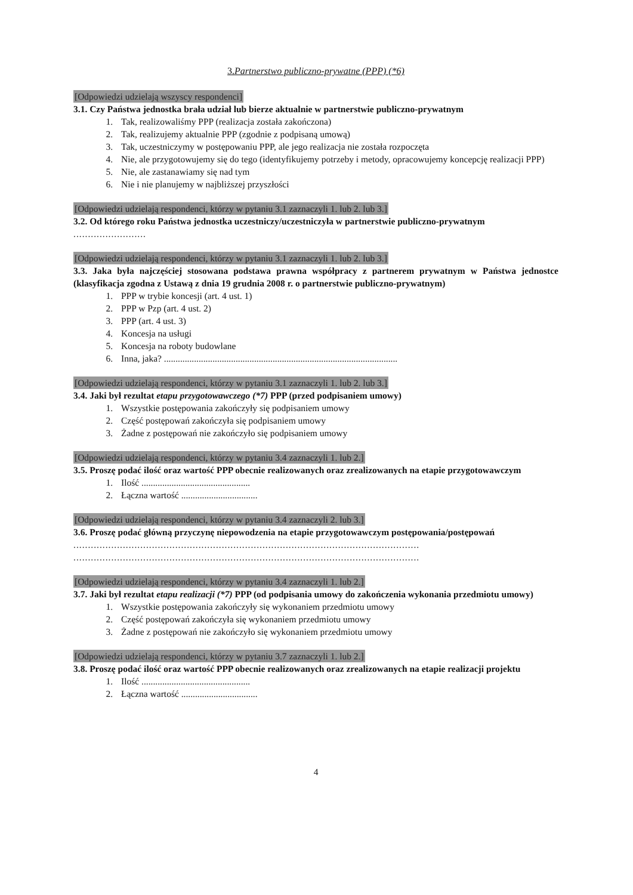3.Partnerstwo publiczno-prywatne (PPP) (*6)
[Odpowiedzi udzielają wszyscy respondenci]
3.1. Czy Państwa jednostka brała udział lub bierze aktualnie w partnerstwie publiczno-prywatnym
1. Tak, realizowaliśmy PPP (realizacja została zakończona)
2. Tak, realizujemy aktualnie PPP (zgodnie z podpisaną umową)
3. Tak, uczestniczymy w postępowaniu PPP, ale jego realizacja nie została rozpoczęta
4. Nie, ale przygotowujemy się do tego (identyfikujemy potrzeby i metody, opracowujemy koncepcję realizacji PPP)
5. Nie, ale zastanawiamy się nad tym
6. Nie i nie planujemy w najbliższej przyszłości
[Odpowiedzi udzielają respondenci, którzy w pytaniu 3.1 zaznaczyli 1. lub 2. lub 3.]
3.2. Od którego roku Państwa jednostka uczestniczy/uczestniczyła w partnerstwie publiczno-prywatnym
.........................
[Odpowiedzi udzielają respondenci, którzy w pytaniu 3.1 zaznaczyli 1. lub 2. lub 3.]
3.3. Jaka była najczęściej stosowana podstawa prawna współpracy z partnerem prywatnym w Państwa jednostce (klasyfikacja zgodna z Ustawą z dnia 19 grudnia 2008 r. o partnerstwie publiczno-prywatnym)
1. PPP w trybie koncesji (art. 4 ust. 1)
2. PPP w Pzp (art. 4 ust. 2)
3. PPP (art. 4 ust. 3)
4. Koncesja na usługi
5. Koncesja na roboty budowlane
6. Inna, jaka? .....................................................................................................
[Odpowiedzi udzielają respondenci, którzy w pytaniu 3.1 zaznaczyli 1. lub 2. lub 3.]
3.4. Jaki był rezultat etapu przygotowawczego (*7) PPP (przed podpisaniem umowy)
1. Wszystkie postępowania zakończyły się podpisaniem umowy
2. Część postępowań zakończyła się podpisaniem umowy
3. Żadne z postępowań nie zakończyło się podpisaniem umowy
[Odpowiedzi udzielają respondenci, którzy w pytaniu 3.4 zaznaczyli 1. lub 2.]
3.5. Proszę podać ilość oraz wartość PPP obecnie realizowanych oraz zrealizowanych na etapie przygotowawczym
1. Ilość ...............................................
2. Łączna wartość .................................
[Odpowiedzi udzielają respondenci, którzy w pytaniu 3.4 zaznaczyli 2. lub 3.]
3.6. Proszę podać główną przyczynę niepowodzenia na etapie przygotowawczym postępowania/postępowań
.......................................................................................................................
.......................................................................................................................
[Odpowiedzi udzielają respondenci, którzy w pytaniu 3.4 zaznaczyli 1. lub 2.]
3.7. Jaki był rezultat etapu realizacji (*7) PPP (od podpisania umowy do zakończenia wykonania przedmiotu umowy)
1. Wszystkie postępowania zakończyły się wykonaniem przedmiotu umowy
2. Część postępowań zakończyła się wykonaniem przedmiotu umowy
3. Żadne z postępowań nie zakończyło się wykonaniem przedmiotu umowy
[Odpowiedzi udzielają respondenci, którzy w pytaniu 3.7 zaznaczyli 1. lub 2.]
3.8. Proszę podać ilość oraz wartość PPP obecnie realizowanych oraz zrealizowanych na etapie realizacji projektu
1. Ilość ...............................................
2. Łączna wartość .................................
4